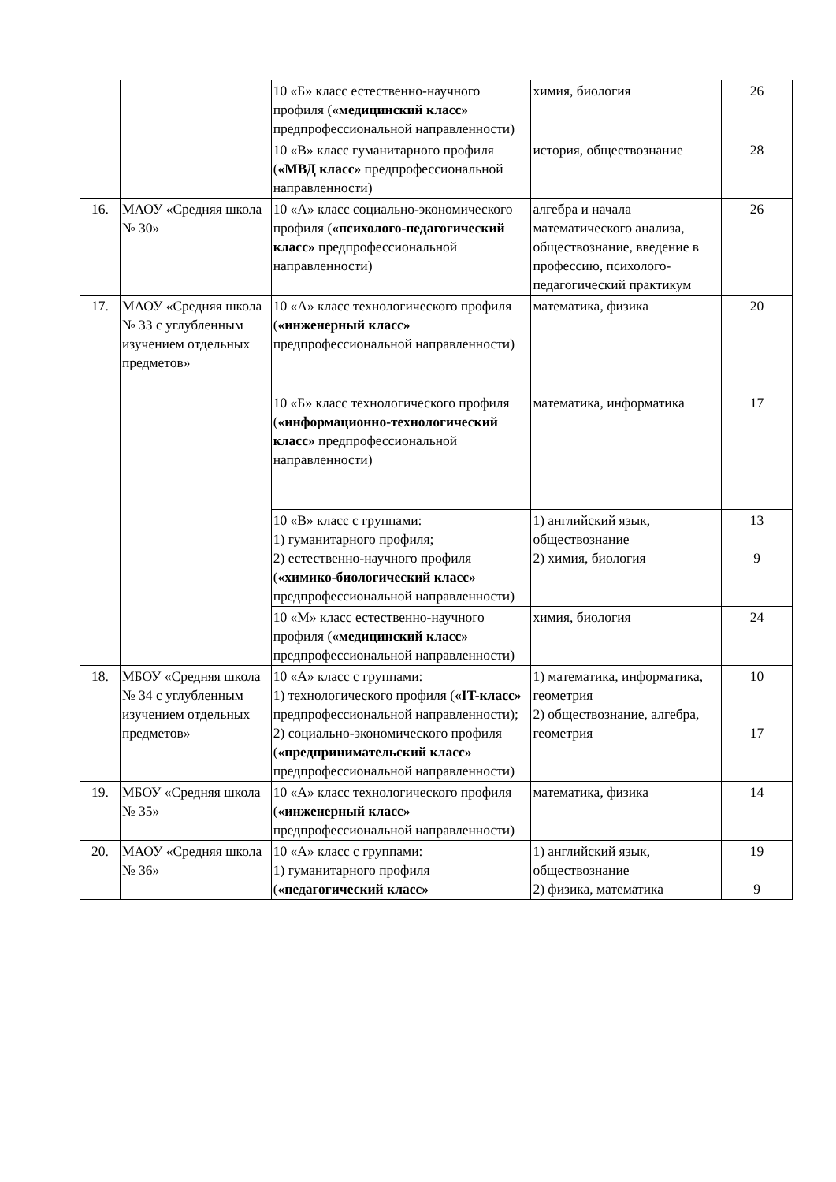| | | 10 «Б» класс естественно-научного профиля ( «медицинский класс» предпрофессиональной направленности) | химия, биология | 26 |
| | | 10 «В» класс гуманитарного профиля ( «МВД класс» предпрофессиональной направленности) | история, обществознание | 28 |
| 16. | МАОУ «Средняя школа № 30» | 10 «А» класс социально-экономического профиля ( «психолого-педагогический класс» предпрофессиональной направленности) | алгебра и начала математического анализа, обществознание, введение в профессию, психолого-педагогический практикум | 26 |
| 17. | МАОУ «Средняя школа № 33 с углубленным изучением отдельных предметов» | 10 «А» класс технологического профиля ( «инженерный класс» предпрофессиональной направленности) | математика, физика | 20 |
| | | 10 «Б» класс технологического профиля ( «информационно-технологический класс» предпрофессиональной направленности) | математика, информатика | 17 |
| | | 10 «В» класс с группами: 1) гуманитарного профиля; 2) естественно-научного профиля ( «химико-биологический класс» предпрофессиональной направленности) | 1) английский язык, обществознание 2) химия, биология | 13 9 |
| | | 10 «М» класс естественно-научного профиля ( «медицинский класс» предпрофессиональной направленности) | химия, биология | 24 |
| 18. | МБОУ «Средняя школа № 34 с углубленным изучением отдельных предметов» | 10 «А» класс с группами: 1) технологического профиля ( «IT-класс» предпрофессиональной направленности); 2) социально-экономического профиля ( «предпринимательский класс» предпрофессиональной направленности) | 1) математика, информатика, геометрия 2) обществознание, алгебра, геометрия | 10 17 |
| 19. | МБОУ «Средняя школа № 35» | 10 «А» класс технологического профиля ( «инженерный класс» предпрофессиональной направленности) | математика, физика | 14 |
| 20. | МАОУ «Средняя школа № 36» | 10 «А» класс с группами: 1) гуманитарного профиля ( «педагогический класс» | 1) английский язык, обществознание 2) физика, математика | 19 9 |